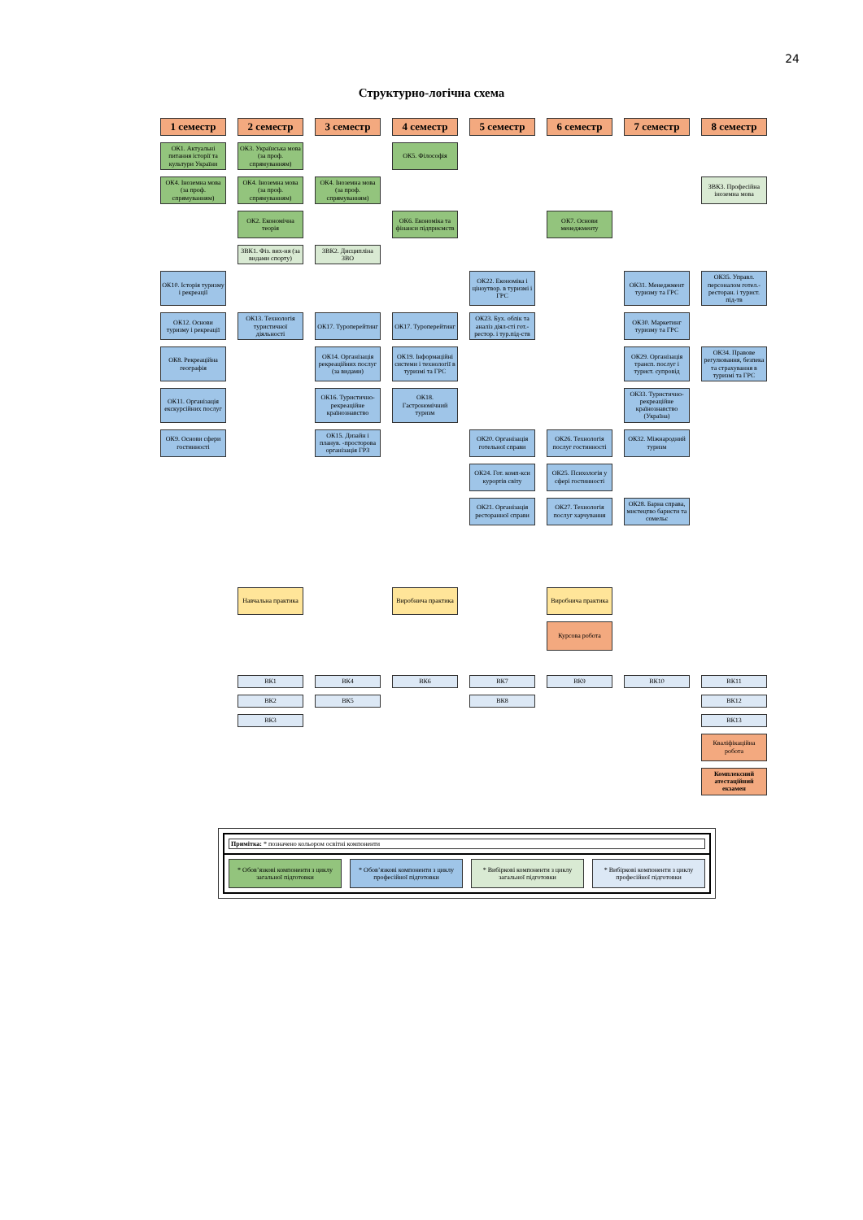24
Структурно-логічна схема
1 семестр
2 семестр
3 семестр
4 семестр
5 семестр
6 семестр
7 семестр
8 семестр
ОК1. Актуальні питання історії та культури України
ОК3. Українська мова (за проф. спрямуванням)
ОК5. Філософія
ОК4. Іноземна мова (за проф. спрямуванням)
ОК4. Іноземна мова (за проф. спрямуванням)
ОК4. Іноземна мова (за проф. спрямуванням)
ЗВК3. Професійна іноземна мова
ОК2. Економічна теорія
ОК6. Економіка та фінанси підприємств
ОК7. Основи менеджменту
ЗВК1. Фіз. вих-ня (за видами спорту)
ЗВК2. Дисципліна ЗВО
ОК10. Історія туризму і рекреації
ОК22. Економіка і ціноутвор. в туризмі і ГРС
ОК31. Менеджмент туризму та ГРС
ОК35. Управл. персоналом готел.-ресторан. і турист. під-тв
ОК12. Основи туризму і рекреації
ОК13. Технологія туристичної діяльності
ОК17. Туроперейтинг
ОК17. Туроперейтинг
ОК23. Бух. облік та аналіз діял-сті гот.-рестор. і тур.під-ств
ОК30. Маркетинг туризму та ГРС
ОК8. Рекреаційна географія
ОК14. Організація рекреаційних послуг (за видами)
ОК19. Інформаційні системи і технології в туризмі та ГРС
ОК29. Організація трансп. послуг і турист. супровід
ОК34. Правове регулювання, безпека та страхування в туризмі та ГРС
ОК11. Організація екскурсійних послуг
ОК16. Туристично-рекреаційне країнознавство
ОК18. Гастрономічний туризм
ОК33. Туристично-рекреаційне країнознавство (Україна)
ОК9. Основи сфери гостинності
ОК15. Дизайн і планув. -просторова організація ГРЗ
ОК20. Організація готельної справи
ОК26. Технологія послуг гостинності
ОК32. Міжнародний туризм
ОК24. Гот. комп-кси курортів світу
ОК25. Психологія у сфері гостинності
ОК21. Організація ресторанної справи
ОК27. Технологія послуг харчування
ОК28. Барна справа, мистецтво баристи та сомельє
Навчальна практика
Виробнича практика
Виробнича практика
Курсова робота
ВК1
ВК4
ВК6
ВК7
ВК9
ВК10
ВК11
ВК2
ВК5
ВК8
ВК12
ВК3
ВК13
Кваліфікаційна робота
Комплексний атестаційний екзамен
Примітка: * позначено кольором освітні компоненти
* Обов’язкові компоненти з циклу загальної підготовки
* Обов’язкові компоненти з циклу професійної підготовки
* Вибіркові компоненти з циклу загальної підготовки
* Вибіркові компоненти з циклу професійної підготовки